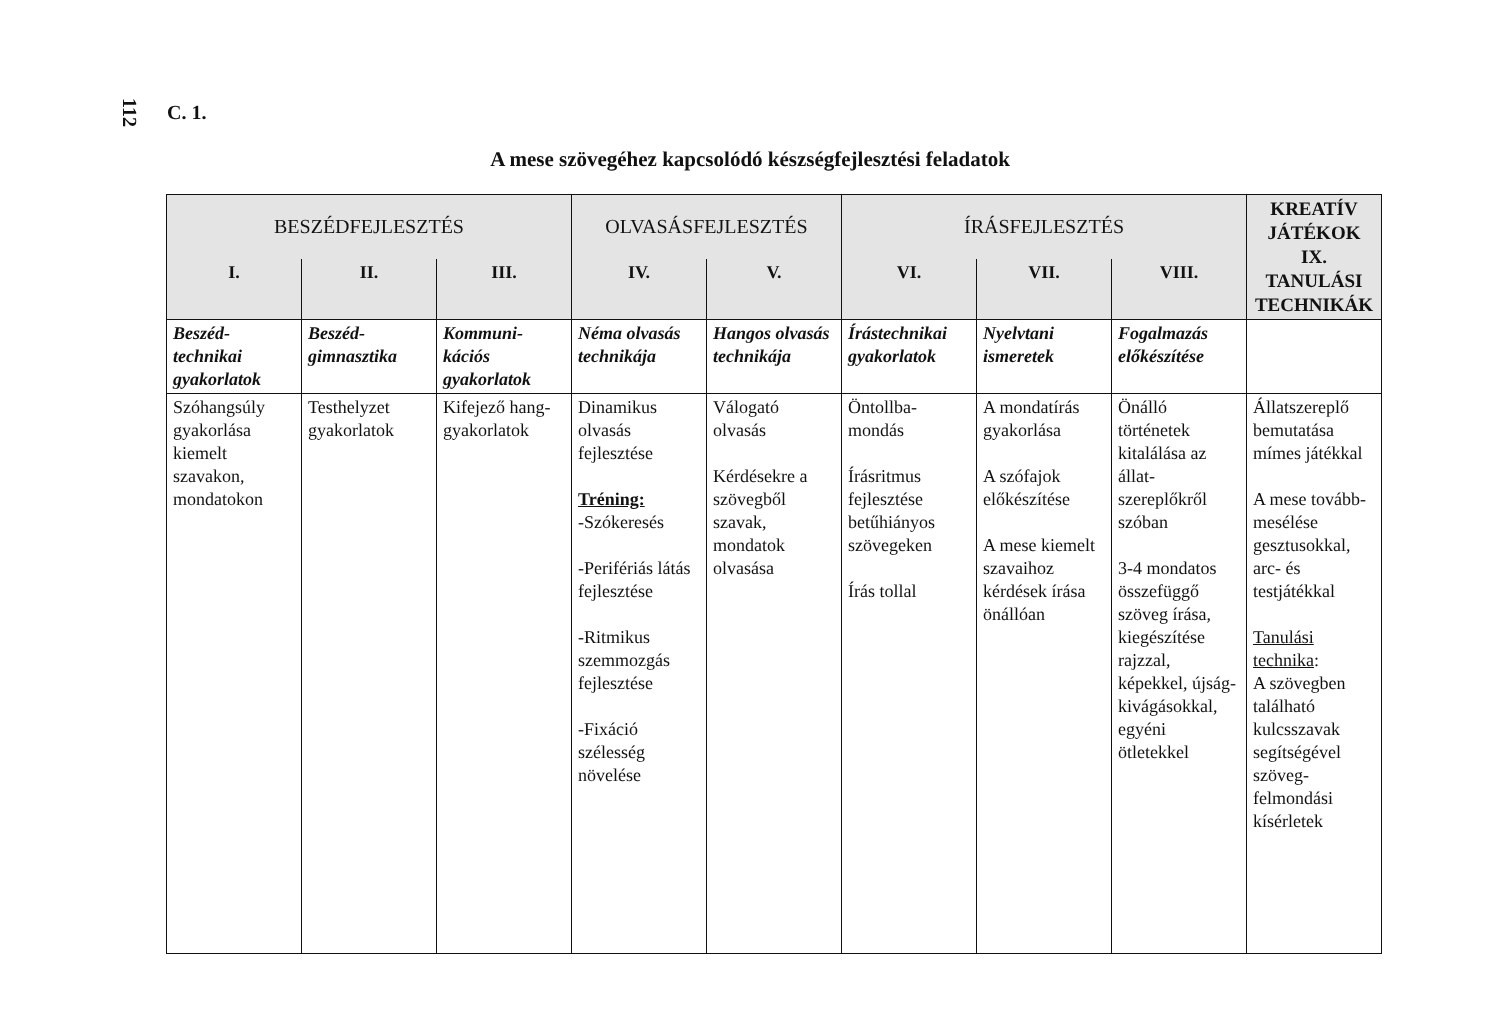112 C. 1.
A mese szövegéhez kapcsolódó készségfejlesztési feladatok
| BESZÉDFEJLESZTÉS | | | OLVASÁSFEJLESZTÉS | | ÍRÁSFEJLESZTÉS | | | KREATÍV JÁTÉKOK IX. TANULÁSI TECHNIKÁK |
| --- | --- | --- | --- | --- | --- | --- | --- | --- |
| I. | II. | III. | IV. | V. | VI. | VII. | VIII. | |
| Beszéd-technikai gyakorlatok | Beszéd-gimnasztika | Kommuni-kációs gyakorlatok | Néma olvasás technikája | Hangos olvasás technikája | Írástechnikai gyakorlatok | Nyelvtani ismeretek | Fogalmazás előkészítése | |
| Szóhangsúly gyakorlása kiemelt szavakon, mondatokon | Testhelyzet gyakorlatok | Kifejező hang-gyakorlatok | Dinamikus olvasás fejlesztése Tréning: -Szókeresés -Perifériás látás fejlesztése -Ritmikus szemmozgás fejlesztése -Fixáció szélesség növelése | Válogató olvasás Kérdésekre a szövegből szavak, mondatok olvasása | Öntollba-mondás Írásritmus fejlesztése betűhiányos szövegeken Írás tollal | A mondatírás gyakorlása A szófajok előkészítése A mese kiemelt szavaihoz kérdések írása önállóan | Önálló történetek kitalálása az állat-szereplőkről szóban 3-4 mondatos összefüggő szöveg írása, kiegészítése rajzzal, képekkel, újság-kivágásokkal, egyéni ötletekkel | Állatszereplő bemutatása mímes játékkal A mese tovább-mesélése gesztusokkal, arc- és testjátékkal Tanulási technika : A szövegben található kulcsszavak segítségével szöveg-felmondási kísérletek |